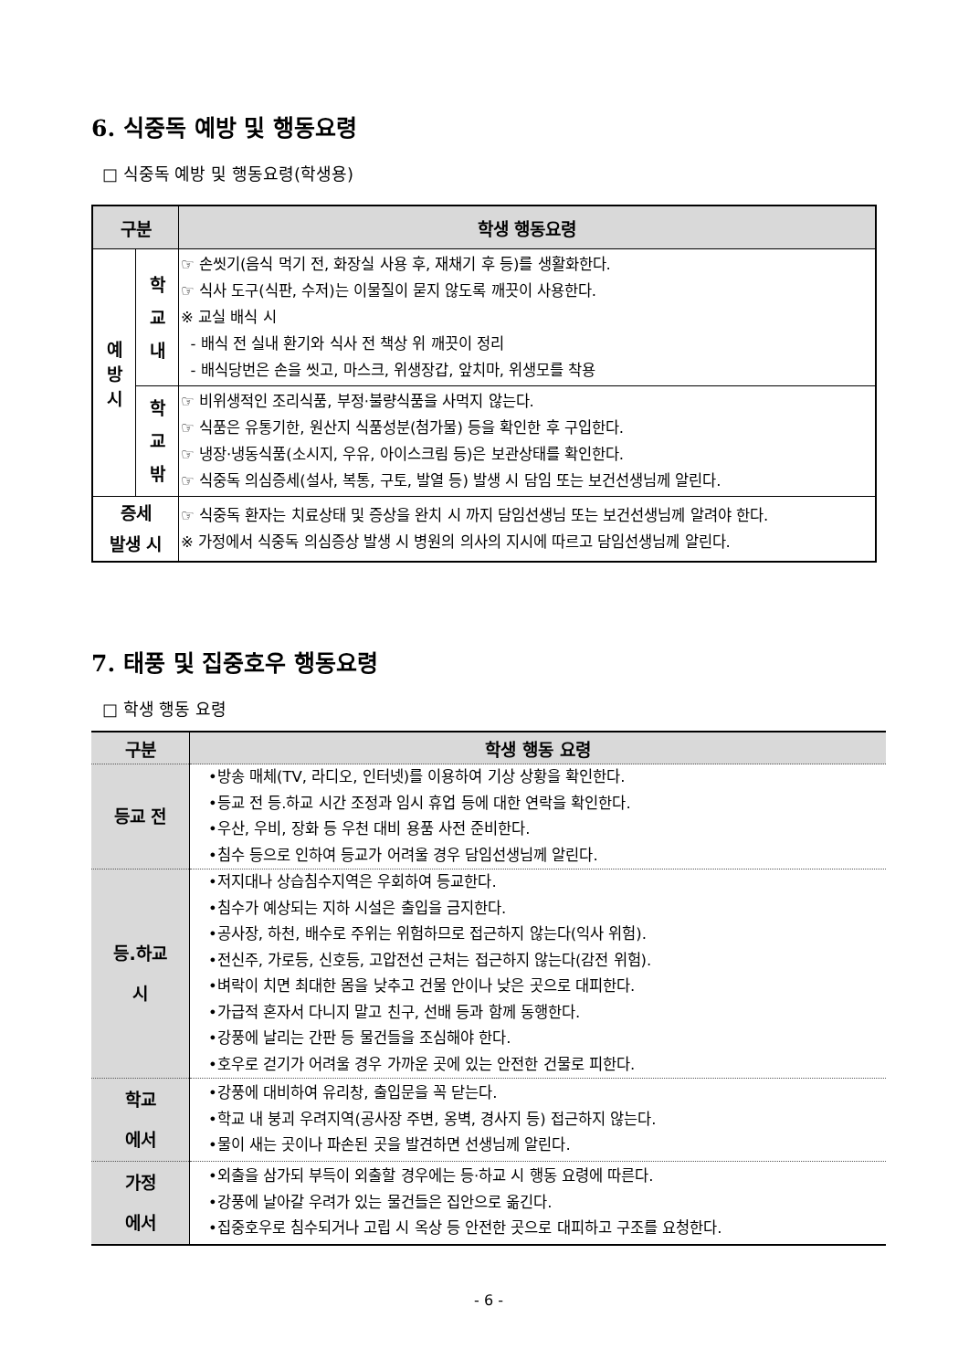6. 식중독 예방 및 행동요령
□ 식중독 예방 및 행동요령(학생용)
| 구분 | | 학생 행동요령 |
| --- | --- | --- |
| 예 방 시 | 학 교 내 | ☞ 손씻기(음식 먹기 전, 화장실 사용 후, 재채기 후 등)를 생활화한다. ☞ 식사 도구(식판, 수저)는 이물질이 묻지 않도록 깨끗이 사용한다. ※ 교실 배식 시 - 배식 전 실내 환기와 식사 전 책상 위 깨끗이 정리 - 배식당번은 손을 씻고, 마스크, 위생장갑, 앞치마, 위생모를 착용 |
| | 학 교 밖 | ☞ 비위생적인 조리식품, 부정·불량식품을 사먹지 않는다. ☞ 식품은 유통기한, 원산지 식품성분(첨가물) 등을 확인한 후 구입한다. ☞ 냉장·냉동식품(소시지, 우유, 아이스크림 등)은 보관상태를 확인한다. ☞ 식중독 의심증세(설사, 복통, 구토, 발열 등) 발생 시 담임 또는 보건선생님께 알린다. |
| 증세 발생 시 | | ☞ 식중독 환자는 치료상태 및 증상을 완치 시 까지 담임선생님 또는 보건선생님께 알려야 한다. ※ 가정에서 식중독 의심증상 발생 시 병원의 의사의 지시에 따르고 담임선생님께 알린다. |
7. 태풍 및 집중호우 행동요령
□ 학생 행동 요령
| 구분 | 학생 행동 요령 |
| --- | --- |
| 등교 전 | •방송 매체(TV, 라디오, 인터넷)를 이용하여 기상 상황을 확인한다. •등교 전 등.하교 시간 조정과 임시 휴업 등에 대한 연락을 확인한다. •우산, 우비, 장화 등 우천 대비 용품 사전 준비한다. •침수 등으로 인하여 등교가 어려울 경우 담임선생님께 알린다. |
| 등.하교 시 | •저지대나 상습침수지역은 우회하여 등교한다. •침수가 예상되는 지하 시설은 출입을 금지한다. •공사장, 하천, 배수로 주위는 위험하므로 접근하지 않는다(익사 위험). •전신주, 가로등, 신호등, 고압전선 근처는 접근하지 않는다(감전 위험). •벼락이 치면 최대한 몸을 낮추고 건물 안이나 낮은 곳으로 대피한다. •가급적 혼자서 다니지 말고 친구, 선배 등과 함께 동행한다. •강풍에 날리는 간판 등 물건들을 조심해야 한다. •호우로 걷기가 어려울 경우 가까운 곳에 있는 안전한 건물로 피한다. |
| 학교 에서 | •강풍에 대비하여 유리창, 출입문을 꼭 닫는다. •학교 내 붕괴 우려지역(공사장 주변, 옹벽, 경사지 등) 접근하지 않는다. •물이 새는 곳이나 파손된 곳을 발견하면 선생님께 알린다. |
| 가정 에서 | •외출을 삼가되 부득이 외출할 경우에는 등·하교 시 행동 요령에 따른다. •강풍에 날아갈 우려가 있는 물건들은 집안으로 옮긴다. •집중호우로 침수되거나 고립 시 옥상 등 안전한 곳으로 대피하고 구조를 요청한다. |
- 6 -